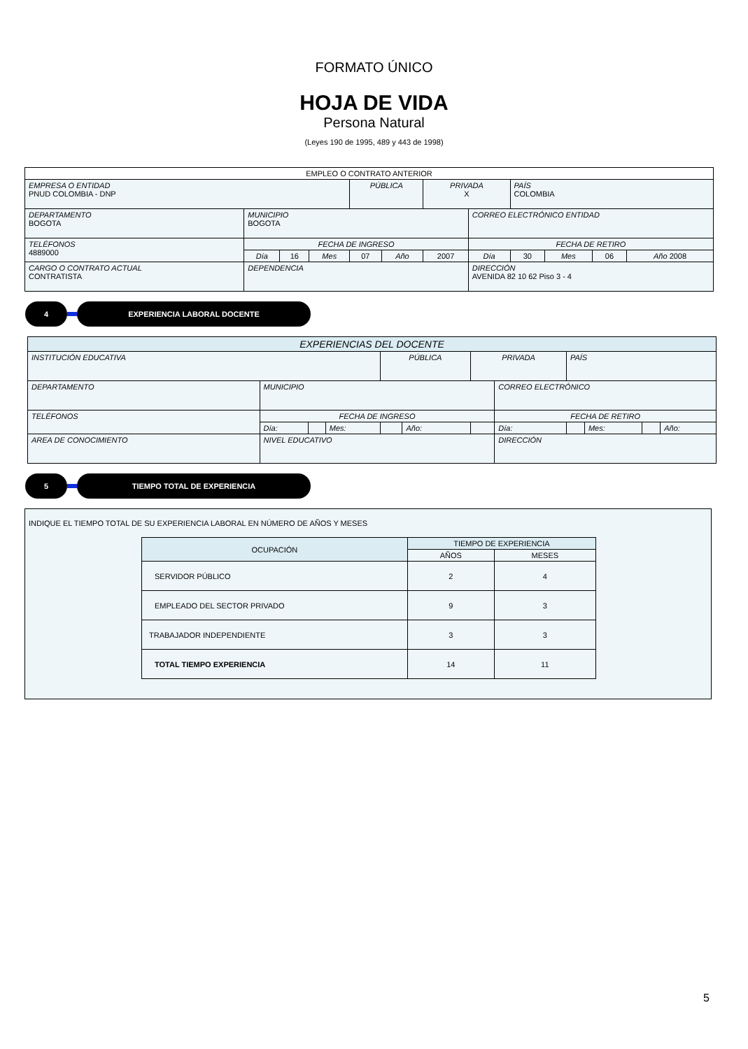FORMATO ÚNICO
HOJA DE VIDA
Persona Natural
(Leyes 190 de 1995, 489 y 443 de 1998)
| EMPLEO O CONTRATO ANTERIOR | | | | | | | | | | | |
| EMPRESA O ENTIDAD PNUD COLOMBIA - DNP | | | | PÚBLICA | | PRIVADA X | | PAÍS COLOMBIA | | | |
| DEPARTAMENTO BOGOTA | MUNICIPIO BOGOTA | | | | | | CORREO ELECTRÓNICO ENTIDAD | | | | |
| TELÉFONOS 4889000 | FECHA DE INGRESO | | | | | | FECHA DE RETIRO | | | | |
| | Día | 16 | Mes | 07 | Año | 2007 | Día | 30 | Mes | 06 | Año 2008 |
| CARGO O CONTRATO ACTUAL CONTRATISTA | DEPENDENCIA | | | | | | DIRECCIÓN AVENIDA 82 10 62 Piso 3 - 4 | | | | |
4 EXPERIENCIA LABORAL DOCENTE
| EXPERIENCIAS DEL DOCENTE | | | | | | | | | | | |
| INSTITUCIÓN EDUCATIVA | | | | PÚBLICA | | PRIVADA | | PAÍS | | | |
| DEPARTAMENTO | MUNICIPIO | | | | | | CORREO ELECTRÓNICO | | | | |
| TELÉFONOS | FECHA DE INGRESO | | | | | | FECHA DE RETIRO | | | | |
| | Día: | | Mes: | | Año: | | Día: | | Mes: | | Año: |
| AREA DE CONOCIMIENTO | NIVEL EDUCATIVO | | | | | | DIRECCIÓN | | | | |
5 TIEMPO TOTAL DE EXPERIENCIA
INDIQUE EL TIEMPO TOTAL DE SU EXPERIENCIA LABORAL EN NÚMERO DE AÑOS Y MESES
| OCUPACIÓN | TIEMPO DE EXPERIENCIA | |
| --- | --- | --- |
| | AÑOS | MESES |
| SERVIDOR PÚBLICO | 2 | 4 |
| EMPLEADO DEL SECTOR PRIVADO | 9 | 3 |
| TRABAJADOR INDEPENDIENTE | 3 | 3 |
| TOTAL TIEMPO EXPERIENCIA | 14 | 11 |
5